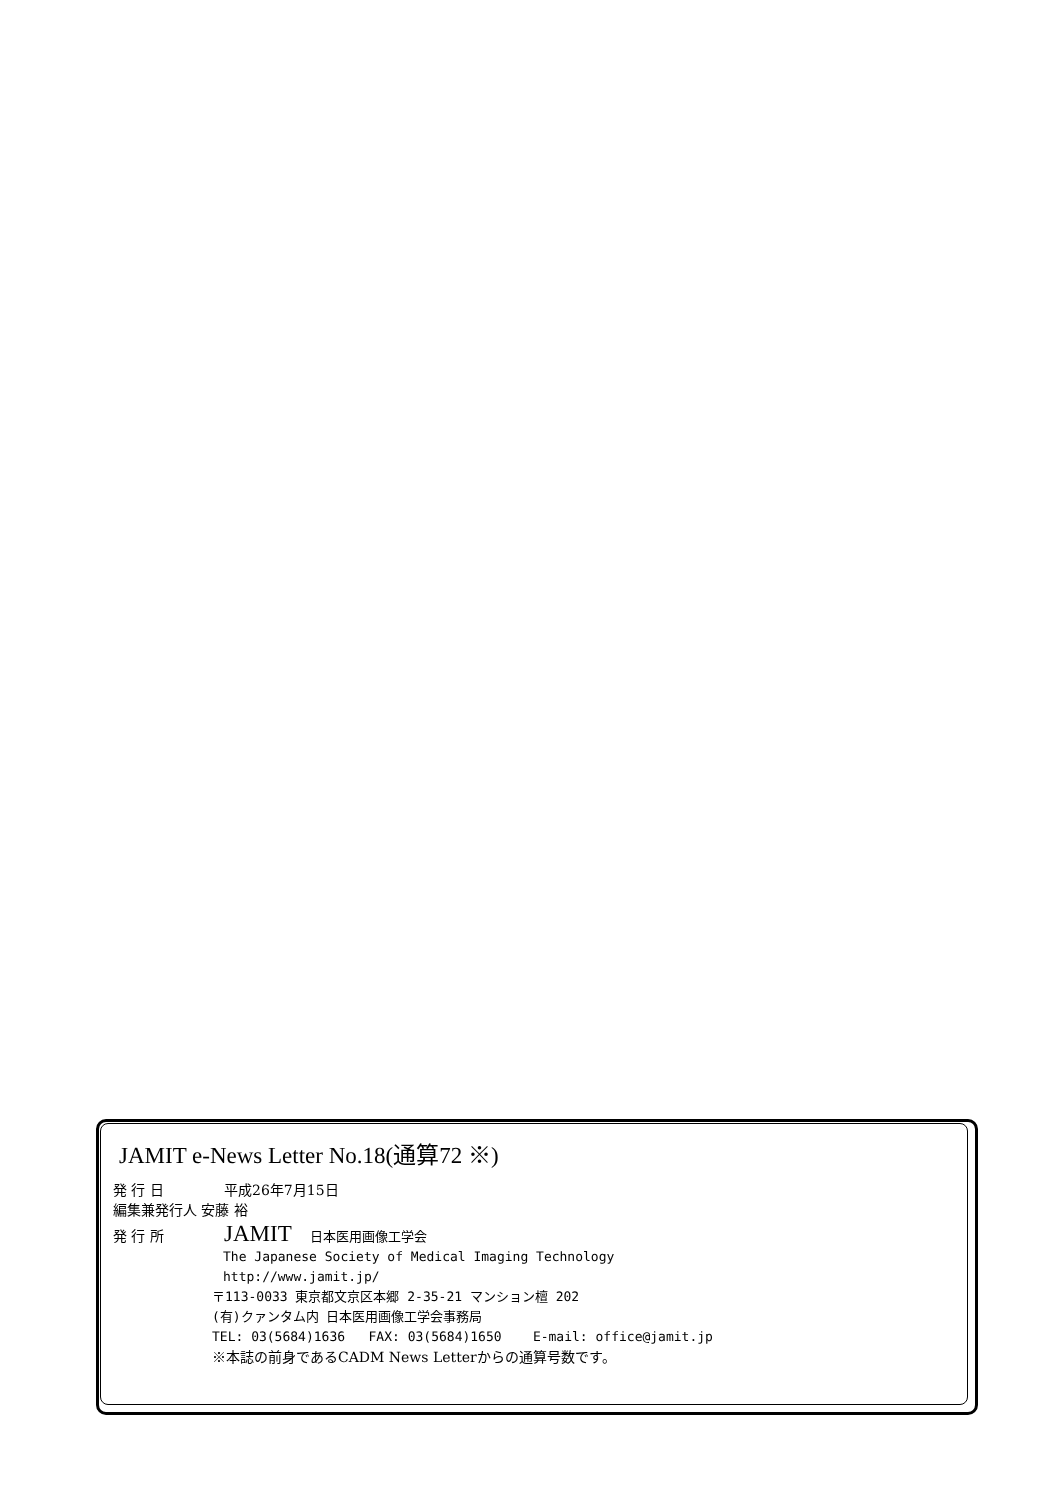JAMIT e-News Letter No.18(通算72 ※)
発 行 日 平成26年7月15日
編集兼発行人 安藤 裕
発 行 所 JAMIT 日本医用画像工学会
The Japanese Society of Medical Imaging Technology
http://www.jamit.jp/
〒113-0033 東京都文京区本郷 2-35-21 マンション檀 202
(有)クァンタム内 日本医用画像工学会事務局
TEL: 03(5684)1636 FAX: 03(5684)1650 E-mail: office@jamit.jp
※本誌の前身であるCADM News Letterからの通算号数です。